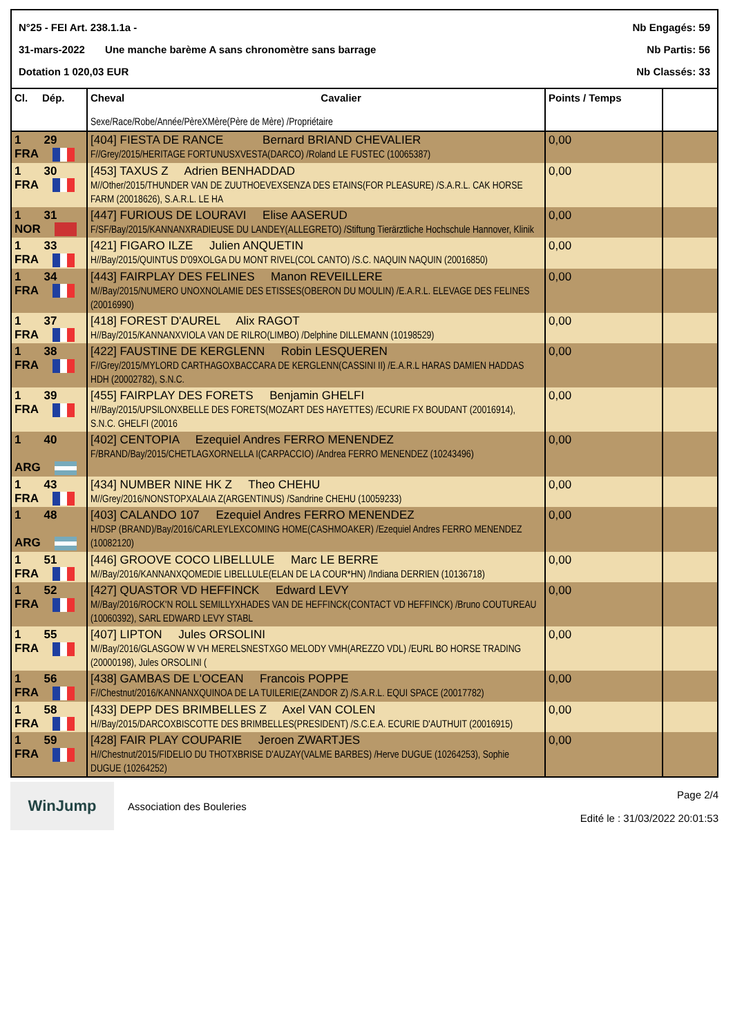N°25 - FEI Art. 238.1.1a - Nb Engagés: 59
31-mars-2022 Une manche barème A sans chronomètre sans barrage Nb Partis: 56
Dotation 1 020,03 EUR Nb Classés: 33
| Cl. Dép. | Cheval Cavalier Sexe/Race/Robe/Année/PèreXMère(Père de Mère) /Propriétaire | Points / Temps | |
| --- | --- | --- | --- |
| 1 29 FRA | [404] FIESTA DE RANCE Bernard BRIAND CHEVALIER F//Grey/2015/HERITAGE FORTUNUSXVESTA(DARCO) /Roland LE FUSTEC (10065387) | 0,00 | |
| 1 30 FRA | [453] TAXUS Z Adrien BENHADDAD M//Other/2015/THUNDER VAN DE ZUUTHOEVEXSENZA DES ETAINS(FOR PLEASURE) /S.A.R.L. CAK HORSE FARM (20018626), S.A.R.L. LE HA | 0,00 | |
| 1 31 NOR | [447] FURIOUS DE LOURAVI Elise AASERUD F/SF/Bay/2015/KANNANXRADIEUSE DU LANDEY(ALLEGRETO) /Stiftung Tierärztliche Hochschule Hannover, Klinik | 0,00 | |
| 1 33 FRA | [421] FIGARO ILZE Julien ANQUETIN H//Bay/2015/QUINTUS D'09XOLGA DU MONT RIVEL(COL CANTO) /S.C. NAQUIN NAQUIN (20016850) | 0,00 | |
| 1 34 FRA | [443] FAIRPLAY DES FELINES Manon REVEILLERE M//Bay/2015/NUMERO UNOXNOLAMIE DES ETISSES(OBERON DU MOULIN) /E.A.R.L. ELEVAGE DES FELINES (20016990) | 0,00 | |
| 1 37 FRA | [418] FOREST D'AUREL Alix RAGOT H//Bay/2015/KANNANXVIOLA VAN DE RILRO(LIMBO) /Delphine DILLEMANN (10198529) | 0,00 | |
| 1 38 FRA | [422] FAUSTINE DE KERGLENN Robin LESQUEREN F//Grey/2015/MYLORD CARTHAGOXBACCARA DE KERGLENN(CASSINI II) /E.A.R.L HARAS DAMIEN HADDAS HDH (20002782), S.N.C. | 0,00 | |
| 1 39 FRA | [455] FAIRPLAY DES FORETS Benjamin GHELFI H//Bay/2015/UPSILONXBELLE DES FORETS(MOZART DES HAYETTES) /ECURIE FX BOUDANT (20016914), S.N.C. GHELFI (20016 | 0,00 | |
| 1 40 ARG | [402] CENTOPIA Ezequiel Andres FERRO MENENDEZ F/BRAND/Bay/2015/CHETLAGXORNELLA I(CARPACCIO) /Andrea FERRO MENENDEZ (10243496) | 0,00 | |
| 1 43 FRA | [434] NUMBER NINE HK Z Theo CHEHU M//Grey/2016/NONSTOPXALAIA Z(ARGENTINUS) /Sandrine CHEHU (10059233) | 0,00 | |
| 1 48 ARG | [403] CALANDO 107 Ezequiel Andres FERRO MENENDEZ H/DSP (BRAND)/Bay/2016/CARLEYLEXCOMING HOME(CASHMOAKER) /Ezequiel Andres FERRO MENENDEZ (10082120) | 0,00 | |
| 1 51 FRA | [446] GROOVE COCO LIBELLULE Marc LE BERRE M//Bay/2016/KANNANXQOMEDIE LIBELLULE(ELAN DE LA COUR*HN) /Indiana DERRIEN (10136718) | 0,00 | |
| 1 52 FRA | [427] QUASTOR VD HEFFINCK Edward LEVY M//Bay/2016/ROCK'N ROLL SEMILLYXHADES VAN DE HEFFINCK(CONTACT VD HEFFINCK) /Bruno COUTUREAU (10060392), SARL EDWARD LEVY STABL | 0,00 | |
| 1 55 FRA | [407] LIPTON Jules ORSOLINI M//Bay/2016/GLASGOW W VH MERELSNESTXGO MELODY VMH(AREZZO VDL) /EURL BO HORSE TRADING (20000198), Jules ORSOLINI ( | 0,00 | |
| 1 56 FRA | [438] GAMBAS DE L'OCEAN Francois POPPE F//Chestnut/2016/KANNANXQUINOA DE LA TUILERIE(ZANDOR Z) /S.A.R.L. EQUI SPACE (20017782) | 0,00 | |
| 1 58 FRA | [433] DEPP DES BRIMBELLES Z Axel VAN COLEN H//Bay/2015/DARCOXBISCOTTE DES BRIMBELLES(PRESIDENT) /S.C.E.A. ECURIE D'AUTHUIT (20016915) | 0,00 | |
| 1 59 FRA | [428] FAIR PLAY COUPARIE Jeroen ZWARTJES H//Chestnut/2015/FIDELIO DU THOTXBRISE D'AUZAY(VALME BARBES) /Herve DUGUE (10264253), Sophie DUGUE (10264252) | 0,00 | |
WinJump
Association des Bouleries
Page 2/4
Edité le : 31/03/2022 20:01:53